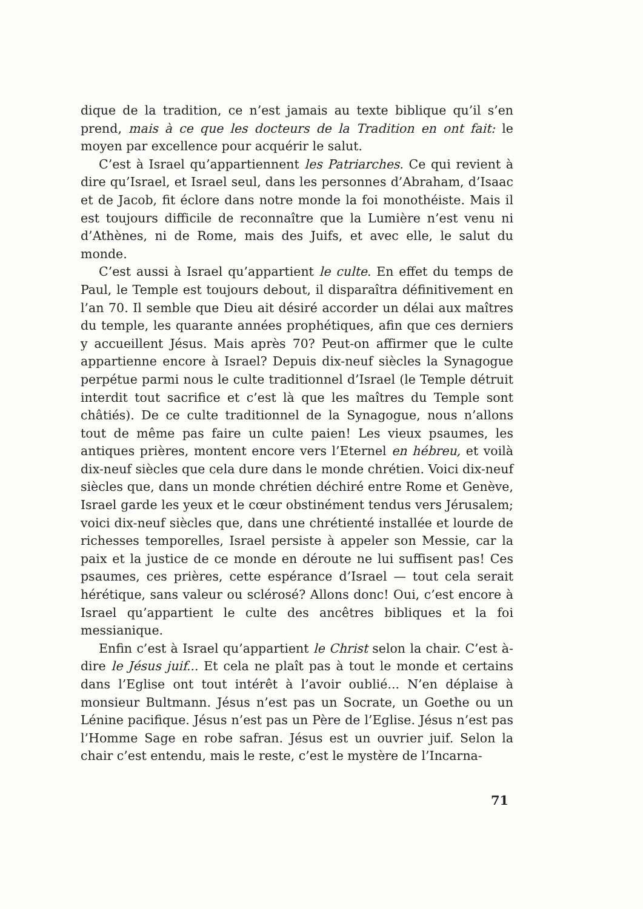dique de la tradition, ce n’est jamais au texte biblique qu’il s’en prend, mais à ce que les docteurs de la Tradition en ont fait: le moyen par excellence pour acquérir le salut.
C’est à Israel qu’appartiennent les Patriarches. Ce qui revient à dire qu’Israel, et Israel seul, dans les personnes d’Abraham, d’Isaac et de Jacob, fit éclore dans notre monde la foi monothéiste. Mais il est toujours difficile de reconnaître que la Lumière n’est venu ni d’Athènes, ni de Rome, mais des Juifs, et avec elle, le salut du monde.
C’est aussi à Israel qu’appartient le culte. En effet du temps de Paul, le Temple est toujours debout, il disparaîtra définitivement en l’an 70. Il semble que Dieu ait désiré accorder un délai aux maîtres du temple, les quarante années prophétiques, afin que ces derniers y accueillent Jésus. Mais après 70? Peut-on affirmer que le culte appartienne encore à Israel? Depuis dix-neuf siècles la Synagogue perpétue parmi nous le culte traditionnel d’Israel (le Temple détruit interdit tout sacrifice et c’est là que les maîtres du Temple sont châtiés). De ce culte traditionnel de la Synagogue, nous n’allons tout de même pas faire un culte paien! Les vieux psaumes, les antiques prières, montent encore vers l’Eternel en hébreu, et voilà dix-neuf siècles que cela dure dans le monde chrétien. Voici dix-neuf siècles que, dans un monde chrétien déchiré entre Rome et Genève, Israel garde les yeux et le cœur obstinément tendus vers Jérusalem; voici dix-neuf siècles que, dans une chrétienté installée et lourde de richesses temporelles, Israel persiste à appeler son Messie, car la paix et la justice de ce monde en déroute ne lui suffisent pas! Ces psaumes, ces prières, cette espérance d’Israel — tout cela serait hérétique, sans valeur ou sclérosé? Allons donc! Oui, c’est encore à Israel qu’appartient le culte des ancêtres bibliques et la foi messianique.
Enfin c’est à Israel qu’appartient le Christ selon la chair. C’est à-dire le Jésus juif... Et cela ne plaît pas à tout le monde et certains dans l’Eglise ont tout intérêt à l’avoir oublié... N’en déplaise à monsieur Bultmann. Jésus n’est pas un Socrate, un Goethe ou un Lénine pacifique. Jésus n’est pas un Père de l’Eglise. Jésus n’est pas l’Homme Sage en robe safran. Jésus est un ouvrier juif. Selon la chair c’est entendu, mais le reste, c’est le mystère de l’Incarna-
71